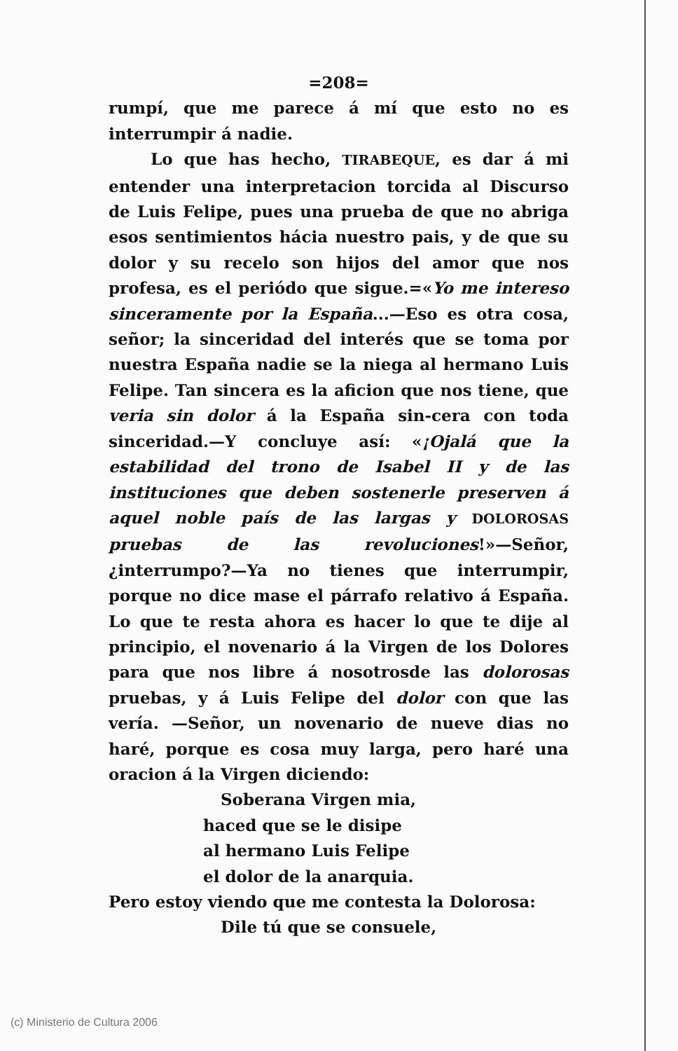=208=
rumpí, que me parece á mí que esto no es interrumpir á nadie.
Lo que has hecho, TIRABEQUE, es dar á mi entender una interpretacion torcida al Discurso de Luis Felipe, pues una prueba de que no abriga esos sentimientos hácia nuestro pais, y de que su dolor y su recelo son hijos del amor que nos profesa, es el periódo que sigue.=«Yo me intereso sinceramente por la España...—Eso es otra cosa, señor; la sinceridad del interés que se toma por nuestra España nadie se la niega al hermano Luis Felipe. Tan sincera es la aficion que nos tiene, que veria sin dolor á la España sin-cera con toda sinceridad.—Y concluye así: «¡Ojalá que la estabilidad del trono de Isabel II y de las instituciones que deben sostenerle preserven á aquel noble país de las largas y DOLOROSAS pruebas de las revoluciones!»—Señor, ¿interrumpo?—Ya no tienes que interrumpir, porque no dice mase el párrafo relativo á España. Lo que te resta ahora es hacer lo que te dije al principio, el novenario á la Virgen de los Dolores para que nos libre á nosotrosde las dolorosas pruebas, y á Luis Felipe del dolor con que las vería. —Señor, un novenario de nueve dias no haré, porque es cosa muy larga, pero haré una oracion á la Virgen diciendo:
Soberana Virgen mia,
haced que se le disipe
al hermano Luis Felipe
el dolor de la anarquia.
Pero estoy viendo que me contesta la Dolorosa:
Dile tú que se consuele,
(c) Ministerio de Cultura 2006